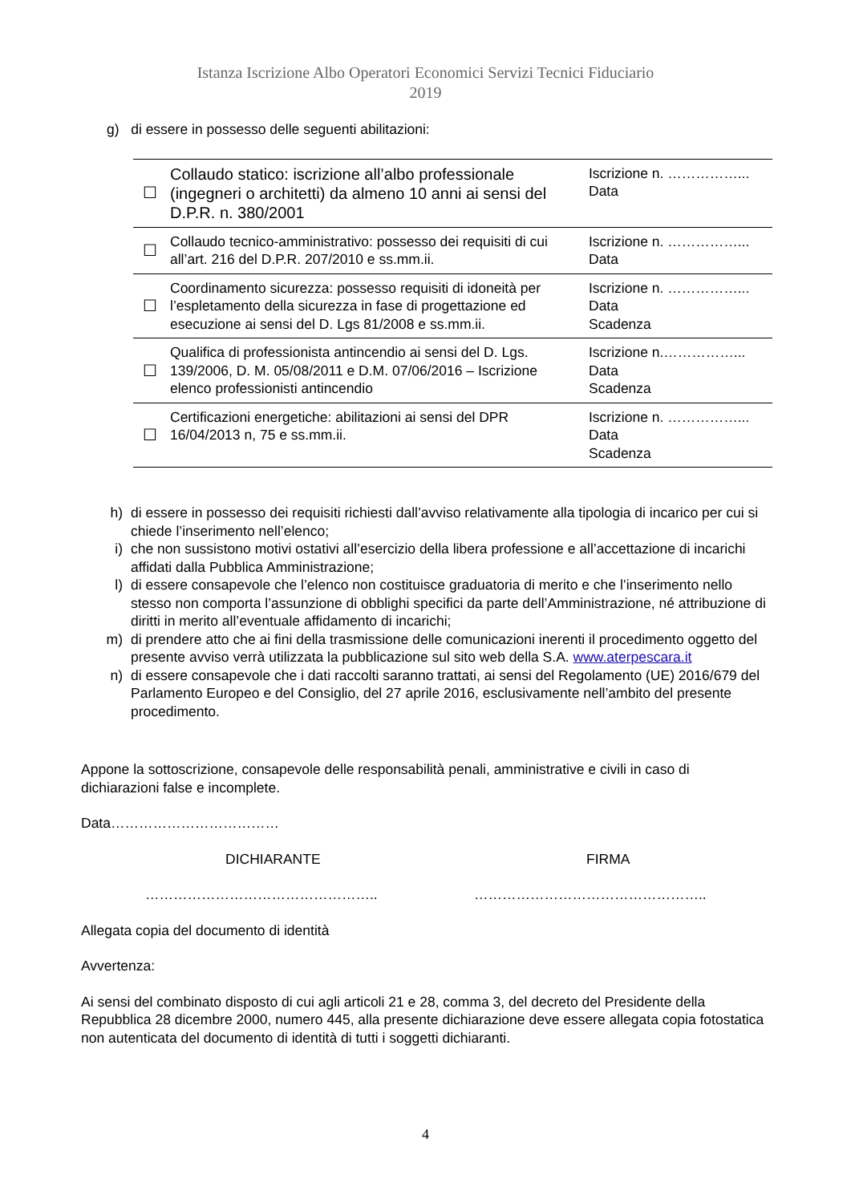Istanza Iscrizione Albo Operatori Economici Servizi Tecnici Fiduciario
2019
g) di essere in possesso delle seguenti abilitazioni:
| ☐ | Collaudo statico: iscrizione all’albo professionale (ingegneri o architetti) da almeno 10 anni ai sensi del D.P.R. n. 380/2001 | Iscrizione n. ……………... Data |
| ☐ | Collaudo tecnico-amministrativo: possesso dei requisiti di cui all’art. 216 del D.P.R. 207/2010 e ss.mm.ii. | Iscrizione n. ……………... Data |
| ☐ | Coordinamento sicurezza: possesso requisiti di idoneità per l’espletamento della sicurezza in fase di progettazione ed esecuzione ai sensi del D. Lgs 81/2008 e ss.mm.ii. | Iscrizione n. ……………... Data Scadenza |
| ☐ | Qualifica di professionista antincendio ai sensi del D. Lgs. 139/2006, D. M. 05/08/2011 e D.M. 07/06/2016 – Iscrizione elenco professionisti antincendio | Iscrizione n.……………... Data Scadenza |
| ☐ | Certificazioni energetiche: abilitazioni ai sensi del DPR 16/04/2013 n, 75 e ss.mm.ii. | Iscrizione n. ……………... Data Scadenza |
h) di essere in possesso dei requisiti richiesti dall’avviso relativamente alla tipologia di incarico per cui si chiede l’inserimento nell’elenco;
i) che non sussistono motivi ostativi all’esercizio della libera professione e all’accettazione di incarichi affidati dalla Pubblica Amministrazione;
l) di essere consapevole che l’elenco non costituisce graduatoria di merito e che l’inserimento nello stesso non comporta l’assunzione di obblighi specifici da parte dell’Amministrazione, né attribuzione di diritti in merito all’eventuale affidamento di incarichi;
m) di prendere atto che ai fini della trasmissione delle comunicazioni inerenti il procedimento oggetto del presente avviso verrà utilizzata la pubblicazione sul sito web della S.A. www.aterpescara.it
n) di essere consapevole che i dati raccolti saranno trattati, ai sensi del Regolamento (UE) 2016/679 del Parlamento Europeo e del Consiglio, del 27 aprile 2016, esclusivamente nell’ambito del presente procedimento.
Appone la sottoscrizione, consapevole delle responsabilità penali, amministrative e civili in caso di dichiarazioni false e incomplete.
Data………………………………
DICHIARANTE FIRMA
………………………………………….. …………………………………………..
Allegata copia del documento di identità
Avvertenza:
Ai sensi del combinato disposto di cui agli articoli 21 e 28, comma 3, del decreto del Presidente della Repubblica 28 dicembre 2000, numero 445, alla presente dichiarazione deve essere allegata copia fotostatica non autenticata del documento di identità di tutti i soggetti dichiaranti.
4